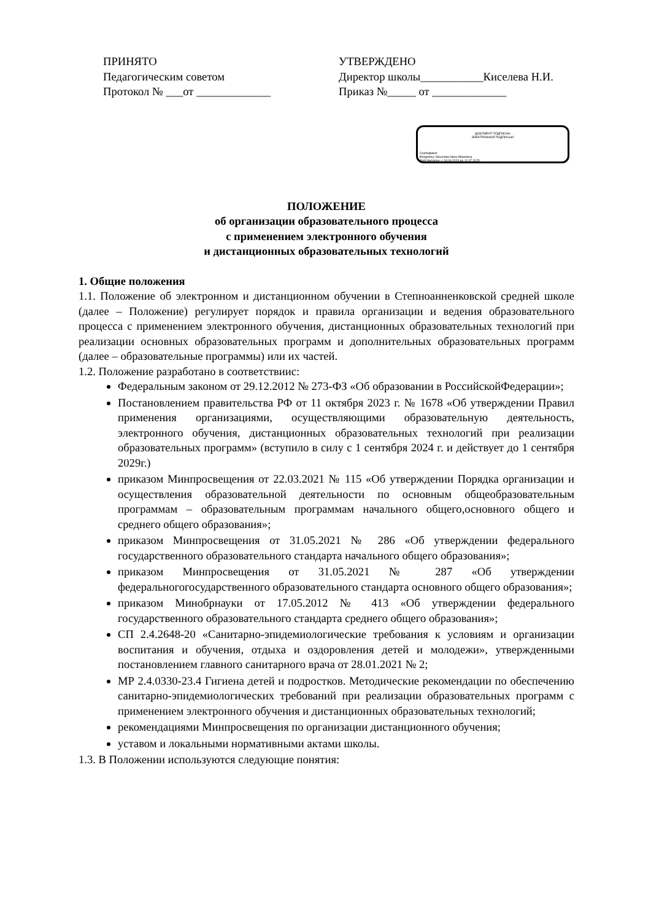ПРИНЯТО
Педагогическим советом
Протокол № ___от _____________
УТВЕРЖДЕНО
Директор школы___________Киселева Н.И.
Приказ №_____ от _____________
ДОКУМЕНТ ПОДПИСАН
ЭЛЕКТРОННОЙ ПОДПИСЬЮ
Сертификат:
Владелец: Киселева Нина Ивановна
Действителен: с 18.06.2024 до 12.07.2025
ПОЛОЖЕНИЕ
об организации образовательного процесса
с применением электронного обучения
и дистанционных образовательных технологий
1. Общие положения
1.1. Положение об электронном и дистанционном обучении в Степноанненковской средней школе (далее – Положение) регулирует порядок и правила организации и ведения образовательного процесса с применением электронного обучения, дистанционных образовательных технологий при реализации основных образовательных программ и дополнительных образовательных программ (далее – образовательные программы) или их частей.
1.2. Положение разработано в соответствиис:
Федеральным законом от 29.12.2012 № 273-ФЗ «Об образовании в РоссийскойФедерации»;
Постановлением правительства РФ от 11 октября 2023 г. № 1678 «Об утверждении Правил применения организациями, осуществляющими образовательную деятельность, электронного обучения, дистанционных образовательных технологий при реализации образовательных программ» (вступило в силу с 1 сентября 2024 г. и действует до 1 сентября 2029г.)
приказом Минпросвещения от 22.03.2021 № 115 «Об утверждении Порядка организации и осуществления образовательной деятельности по основным общеобразовательным программам – образовательным программам начального общего,основного общего и среднего общего образования»;
приказом Минпросвещения от 31.05.2021 № 286 «Об утверждении федерального государственного образовательного стандарта начального общего образования»;
приказом Минпросвещения от 31.05.2021 № 287 «Об утверждении федеральногогосударственного образовательного стандарта основного общего образования»;
приказом Минобрнауки от 17.05.2012 № 413 «Об утверждении федерального государственного образовательного стандарта среднего общего образования»;
СП 2.4.2648-20 «Санитарно-эпидемиологические требования к условиям и организации воспитания и обучения, отдыха и оздоровления детей и молодежи», утвержденными постановлением главного санитарного врача от 28.01.2021 № 2;
МР 2.4.0330-23.4 Гигиена детей и подростков. Методические рекомендации по обеспечению санитарно-эпидемиологических требований при реализации образовательных программ с применением электронного обучения и дистанционных образовательных технологий;
рекомендациями Минпросвещения по организации дистанционного обучения;
уставом и локальными нормативными актами школы.
1.3. В Положении используются следующие понятия: